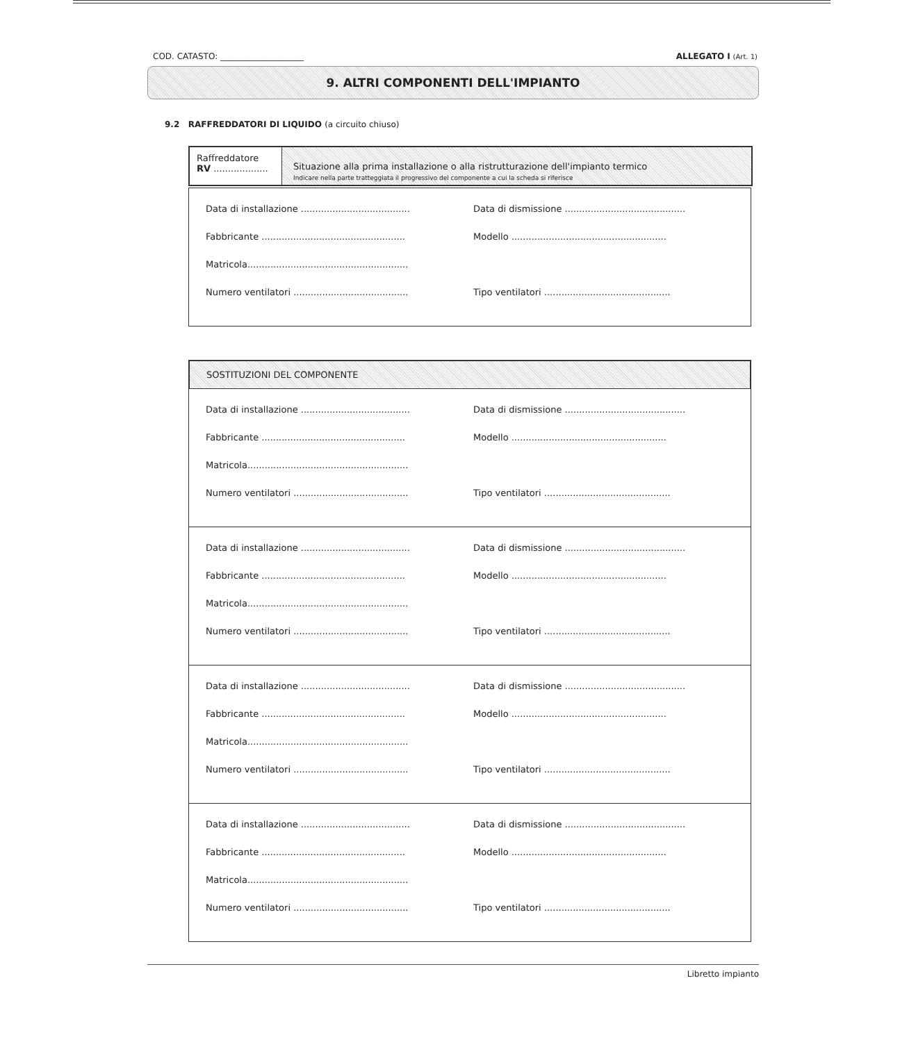COD. CATASTO: ____________________ ALLEGATO I (Art. 1)
9. ALTRI COMPONENTI DELL'IMPIANTO
9.2 RAFFREDDATORI DI LIQUIDO (a circuito chiuso)
Raffreddatore
RV ...................
Situazione alla prima installazione o alla ristrutturazione dell'impianto termico
Indicare nella parte tratteggiata il progressivo del componente a cui la scheda si riferisce
Data di installazione ......................................
Data di dismissione ..........................................
Fabbricante ..................................................
Modello ......................................................
Matricola........................................................
Numero ventilatori ........................................
Tipo ventilatori ............................................
SOSTITUZIONI DEL COMPONENTE
Data di installazione ......................................
Data di dismissione ..........................................
Fabbricante ..................................................
Modello ......................................................
Matricola........................................................
Numero ventilatori ........................................
Tipo ventilatori ............................................
Data di installazione ......................................
Data di dismissione ..........................................
Fabbricante ..................................................
Modello ......................................................
Matricola........................................................
Numero ventilatori ........................................
Tipo ventilatori ............................................
Data di installazione ......................................
Data di dismissione ..........................................
Fabbricante ..................................................
Modello ......................................................
Matricola........................................................
Numero ventilatori ........................................
Tipo ventilatori ............................................
Data di installazione ......................................
Data di dismissione ..........................................
Fabbricante ..................................................
Modello ......................................................
Matricola........................................................
Numero ventilatori ........................................
Tipo ventilatori ............................................
Libretto impianto